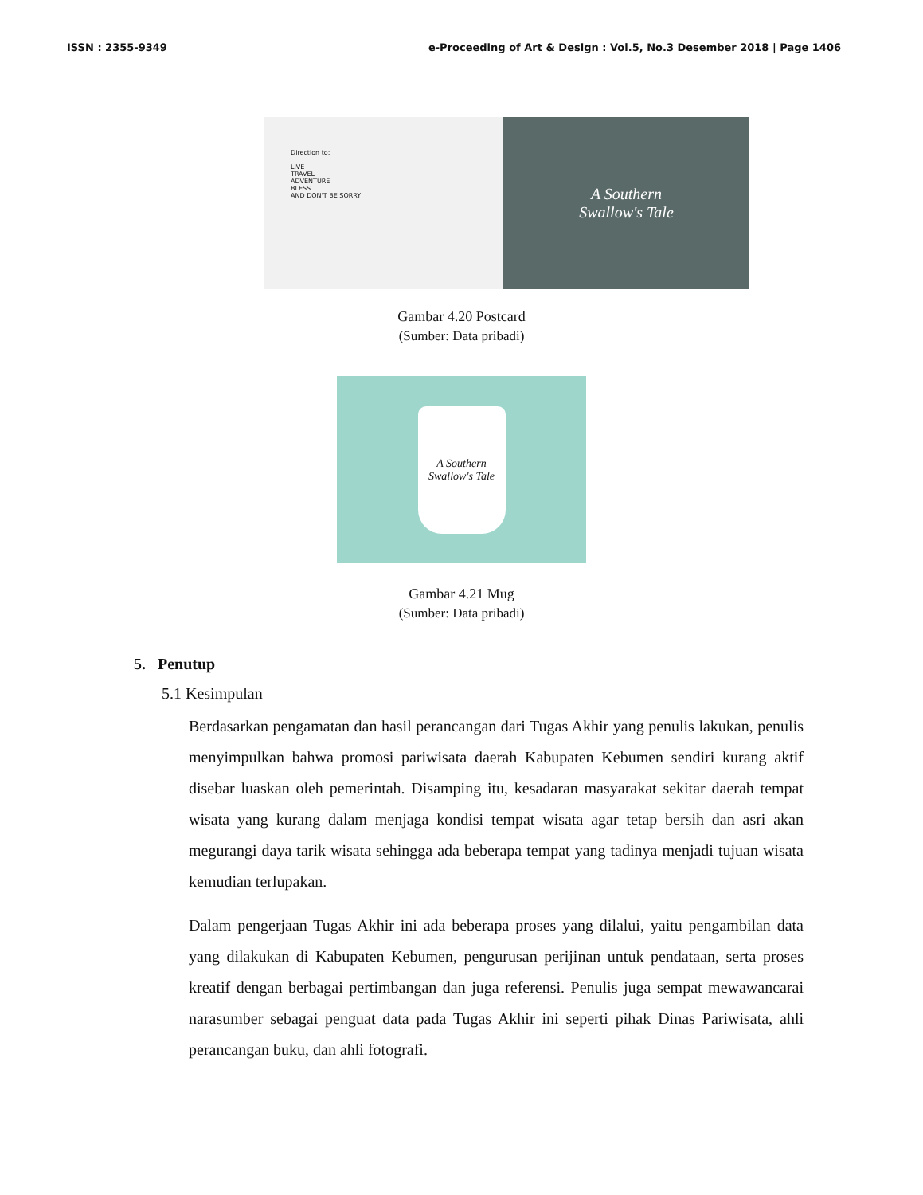ISSN : 2355-9349 e-Proceeding of Art & Design : Vol.5, No.3 Desember 2018 | Page 1406
Direction to:
LIVE
TRAVEL
ADVENTURE
BLESS
AND DON'T BE SORRY
A Southern
Swallow's Tale
Gambar 4.20 Postcard
(Sumber: Data pribadi)
A Southern Swallow's Tale
Gambar 4.21 Mug
(Sumber: Data pribadi)
5. Penutup
5.1 Kesimpulan
Berdasarkan pengamatan dan hasil perancangan dari Tugas Akhir yang penulis lakukan, penulis menyimpulkan bahwa promosi pariwisata daerah Kabupaten Kebumen sendiri kurang aktif disebar luaskan oleh pemerintah. Disamping itu, kesadaran masyarakat sekitar daerah tempat wisata yang kurang dalam menjaga kondisi tempat wisata agar tetap bersih dan asri akan megurangi daya tarik wisata sehingga ada beberapa tempat yang tadinya menjadi tujuan wisata kemudian terlupakan.
Dalam pengerjaan Tugas Akhir ini ada beberapa proses yang dilalui, yaitu pengambilan data yang dilakukan di Kabupaten Kebumen, pengurusan perijinan untuk pendataan, serta proses kreatif dengan berbagai pertimbangan dan juga referensi. Penulis juga sempat mewawancarai narasumber sebagai penguat data pada Tugas Akhir ini seperti pihak Dinas Pariwisata, ahli perancangan buku, dan ahli fotografi.